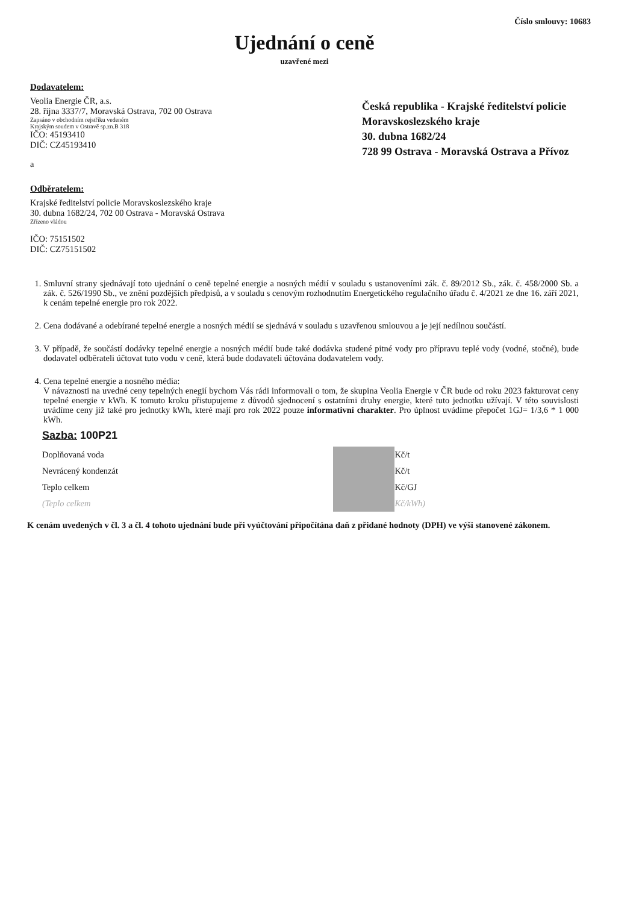Číslo smlouvy: 10683
Ujednání o ceně
uzavřené mezi
Dodavatelem:
Veolia Energie ČR, a.s.
28. října 3337/7, Moravská Ostrava, 702 00 Ostrava
Zapsáno v obchodním rejstříku vedeném
Krajským soudem v Ostravě sp.zn.B 318
IČO: 45193410
DIČ: CZ45193410
a
Česká republika - Krajské ředitelství policie Moravskoslezského kraje
30. dubna 1682/24
728 99 Ostrava - Moravská Ostrava a Přívoz
Odběratelem:
Krajské ředitelství policie Moravskoslezského kraje
30. dubna 1682/24, 702 00 Ostrava - Moravská Ostrava
Zřízeno vládou
IČO: 75151502
DIČ: CZ75151502
1. Smluvní strany sjednávají toto ujednání o ceně tepelné energie a nosných médií v souladu s ustanoveními zák. č. 89/2012 Sb., zák. č. 458/2000 Sb. a zák. č. 526/1990 Sb., ve znění pozdějších předpisů, a v souladu s cenovým rozhodnutím Energetického regulačního úřadu č. 4/2021 ze dne 16. září 2021, k cenám tepelné energie pro rok 2022.
2. Cena dodávané a odebírané tepelné energie a nosných médií se sjednává v souladu s uzavřenou smlouvou a je její nedílnou součástí.
3. V případě, že součástí dodávky tepelné energie a nosných médií bude také dodávka studené pitné vody pro přípravu teplé vody (vodné, stočné), bude dodavatel odběrateli účtovat tuto vodu v ceně, která bude dodavateli účtována dodavatelem vody.
4. Cena tepelné energie a nosného média:
V návaznosti na uvedné ceny tepelných enegií bychom Vás rádi informovali o tom, že skupina Veolia Energie v ČR bude od roku 2023 fakturovat ceny tepelné energie v kWh. K tomuto kroku přistupujeme z důvodů sjednocení s ostatními druhy energie, které tuto jednotku užívají. V této souvislosti uvádíme ceny již také pro jednotky kWh, které mají pro rok 2022 pouze informativní charakter. Pro úplnost uvádíme přepočet 1GJ= 1/3,6 * 1 000 kWh.
Sazba: 100P21
| Doplňovaná voda | | Kč/t |
| Nevrácený kondenzát | | Kč/t |
| Teplo celkem | | Kč/GJ |
| (Teplo celkem | | Kč/kWh) |
K cenám uvedených v čl. 3 a čl. 4 tohoto ujednání bude při vyúčtování připočítána daň z přidané hodnoty (DPH) ve výši stanovené zákonem.